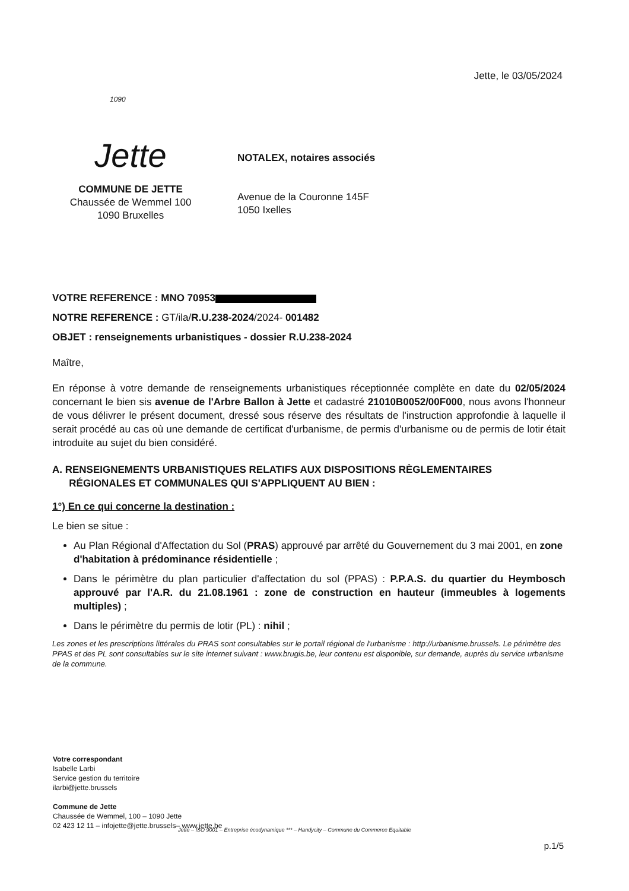Jette, le 03/05/2024
1090
Jette
COMMUNE DE JETTE
Chaussée de Wemmel 100
1090 Bruxelles
NOTALEX, notaires associés
Avenue de la Couronne 145F
1050 Ixelles
VOTRE REFERENCE : MNO 70953
NOTRE REFERENCE : GT/ila/R.U.238-2024/2024- 001482
OBJET : renseignements urbanistiques - dossier R.U.238-2024
Maître,
En réponse à votre demande de renseignements urbanistiques réceptionnée complète en date du 02/05/2024 concernant le bien sis avenue de l'Arbre Ballon à Jette et cadastré 21010B0052/00F000, nous avons l'honneur de vous délivrer le présent document, dressé sous réserve des résultats de l'instruction approfondie à laquelle il serait procédé au cas où une demande de certificat d'urbanisme, de permis d'urbanisme ou de permis de lotir était introduite au sujet du bien considéré.
A. RENSEIGNEMENTS URBANISTIQUES RELATIFS AUX DISPOSITIONS RÈGLEMENTAIRES
RÉGIONALES ET COMMUNALES QUI S'APPLIQUENT AU BIEN :
1°) En ce qui concerne la destination :
Le bien se situe :
Au Plan Régional d'Affectation du Sol (PRAS) approuvé par arrêté du Gouvernement du 3 mai 2001, en zone d'habitation à prédominance résidentielle ;
Dans le périmètre du plan particulier d'affectation du sol (PPAS) : P.P.A.S. du quartier du Heymbosch approuvé par l'A.R. du 21.08.1961 : zone de construction en hauteur (immeubles à logements multiples) ;
Dans le périmètre du permis de lotir (PL) : nihil ;
Les zones et les prescriptions littérales du PRAS sont consultables sur le portail régional de l'urbanisme : http://urbanisme.brussels. Le périmètre des PPAS et des PL sont consultables sur le site internet suivant : www.brugis.be, leur contenu est disponible, sur demande, auprès du service urbanisme de la commune.
Votre correspondant
Isabelle Larbi
Service gestion du territoire
ilarbi@jette.brussels
Commune de Jette
Chaussée de Wemmel, 100 – 1090 Jette
02 423 12 11 – infojette@jette.brussels– www.jette.be
Jette – ISO 9001 – Entreprise écodynamique *** – Handycity – Commune du Commerce Equitable
p.1/5